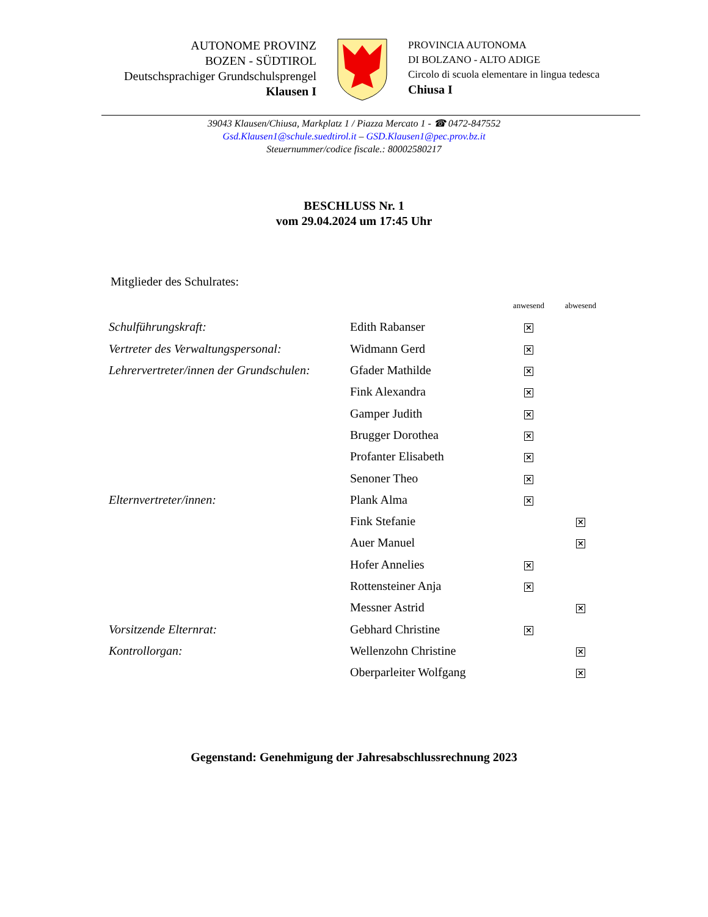AUTONOME PROVINZ
BOZEN - SÜDTIROL
Deutschsprachiger Grundschulsprengel
Klausen I
PROVINCIA AUTONOMA
DI BOLZANO - ALTO ADIGE
Circolo di scuola elementare in lingua tedesca
Chiusa I
39043 Klausen/Chiusa, Markplatz 1 / Piazza Mercato 1 - ☎ 0472-847552
Gsd.Klausen1@schule.suedtirol.it – GSD.Klausen1@pec.prov.bz.it
Steuernummer/codice fiscale.: 80002580217
BESCHLUSS Nr. 1
vom 29.04.2024 um 17:45 Uhr
Mitglieder des Schulrates:
| | | anwesend | abwesend |
| Schulführungskraft: | Edith Rabanser | × | |
| Vertreter des Verwaltungspersonal: | Widmann Gerd | × | |
| Lehrervertreter/innen der Grundschulen: | Gfader Mathilde | × | |
| | Fink Alexandra | × | |
| | Gamper Judith | × | |
| | Brugger Dorothea | × | |
| | Profanter Elisabeth | × | |
| | Senoner Theo | × | |
| Elternvertreter/innen: | Plank Alma | × | |
| | Fink Stefanie | | × |
| | Auer Manuel | | × |
| | Hofer Annelies | × | |
| | Rottensteiner Anja | × | |
| | Messner Astrid | | × |
| Vorsitzende Elternrat: | Gebhard Christine | × | |
| Kontrollorgan: | Wellenzohn Christine | | × |
| | Oberparleiter Wolfgang | | × |
Gegenstand: Genehmigung der Jahresabschlussrechnung 2023